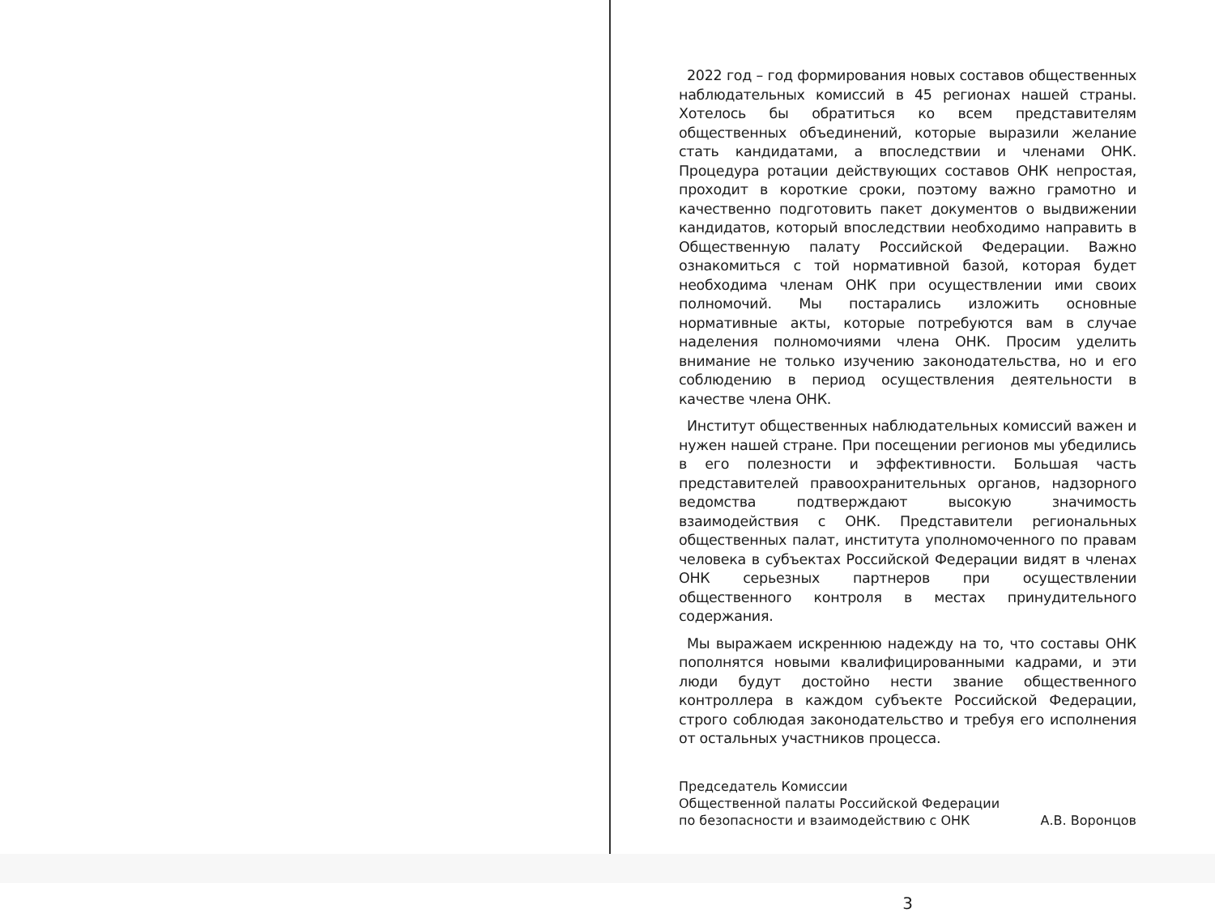2022 год – год формирования новых составов общественных наблюдательных комиссий в 45 регионах нашей страны. Хотелось бы обратиться ко всем представителям общественных объединений, которые выразили желание стать кандидатами, а впоследствии и членами ОНК. Процедура ротации действующих составов ОНК непростая, проходит в короткие сроки, поэтому важно грамотно и качественно подготовить пакет документов о выдвижении кандидатов, который впоследствии необходимо направить в Общественную палату Российской Федерации. Важно ознакомиться с той нормативной базой, которая будет необходима членам ОНК при осуществлении ими своих полномочий. Мы постарались изложить основные нормативные акты, которые потребуются вам в случае наделения полномочиями члена ОНК. Просим уделить внимание не только изучению законодательства, но и его соблюдению в период осуществления деятельности в качестве члена ОНК.
Институт общественных наблюдательных комиссий важен и нужен нашей стране. При посещении регионов мы убедились в его полезности и эффективности. Большая часть представителей правоохранительных органов, надзорного ведомства подтверждают высокую значимость взаимодействия с ОНК. Представители региональных общественных палат, института уполномоченного по правам человека в субъектах Российской Федерации видят в членах ОНК серьезных партнеров при осуществлении общественного контроля в местах принудительного содержания.
Мы выражаем искреннюю надежду на то, что составы ОНК пополнятся новыми квалифицированными кадрами, и эти люди будут достойно нести звание общественного контроллера в каждом субъекте Российской Федерации, строго соблюдая законодательство и требуя его исполнения от остальных участников процесса.
Председатель Комиссии
Общественной палаты Российской Федерации
по безопасности и взаимодействию с ОНК
А.В. Воронцов
3